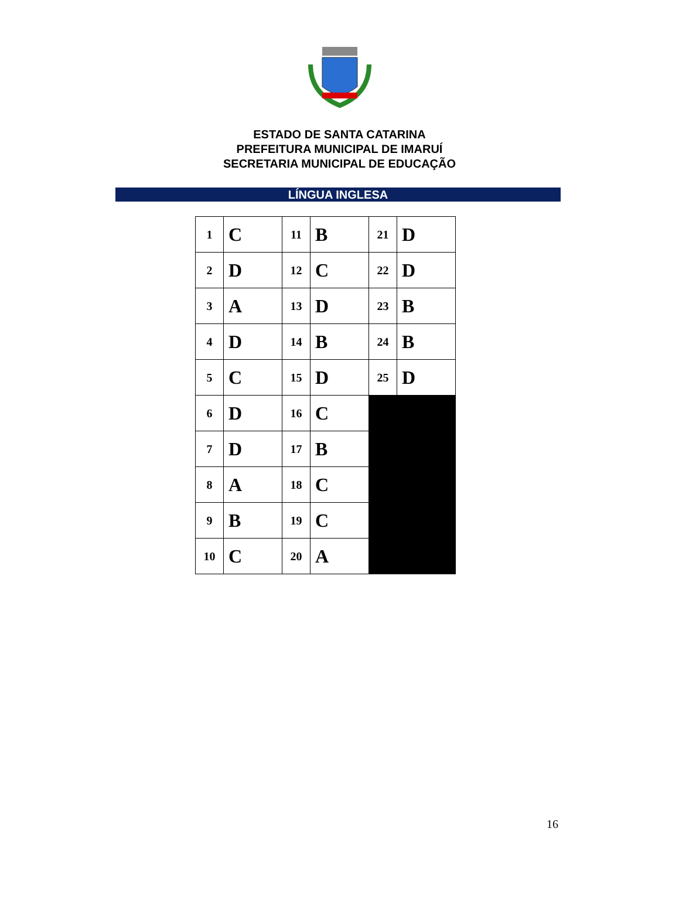ESTADO DE SANTA CATARINA
PREFEITURA MUNICIPAL DE IMARUÍ
SECRETARIA MUNICIPAL DE EDUCAÇÃO
LÍNGUA INGLESA
| 1 | C | 11 | B | 21 | D |
| 2 | D | 12 | C | 22 | D |
| 3 | A | 13 | D | 23 | B |
| 4 | D | 14 | B | 24 | B |
| 5 | C | 15 | D | 25 | D |
| 6 | D | 16 | C | | |
| 7 | D | 17 | B | | |
| 8 | A | 18 | C | | |
| 9 | B | 19 | C | | |
| 10 | C | 20 | A | | |
16